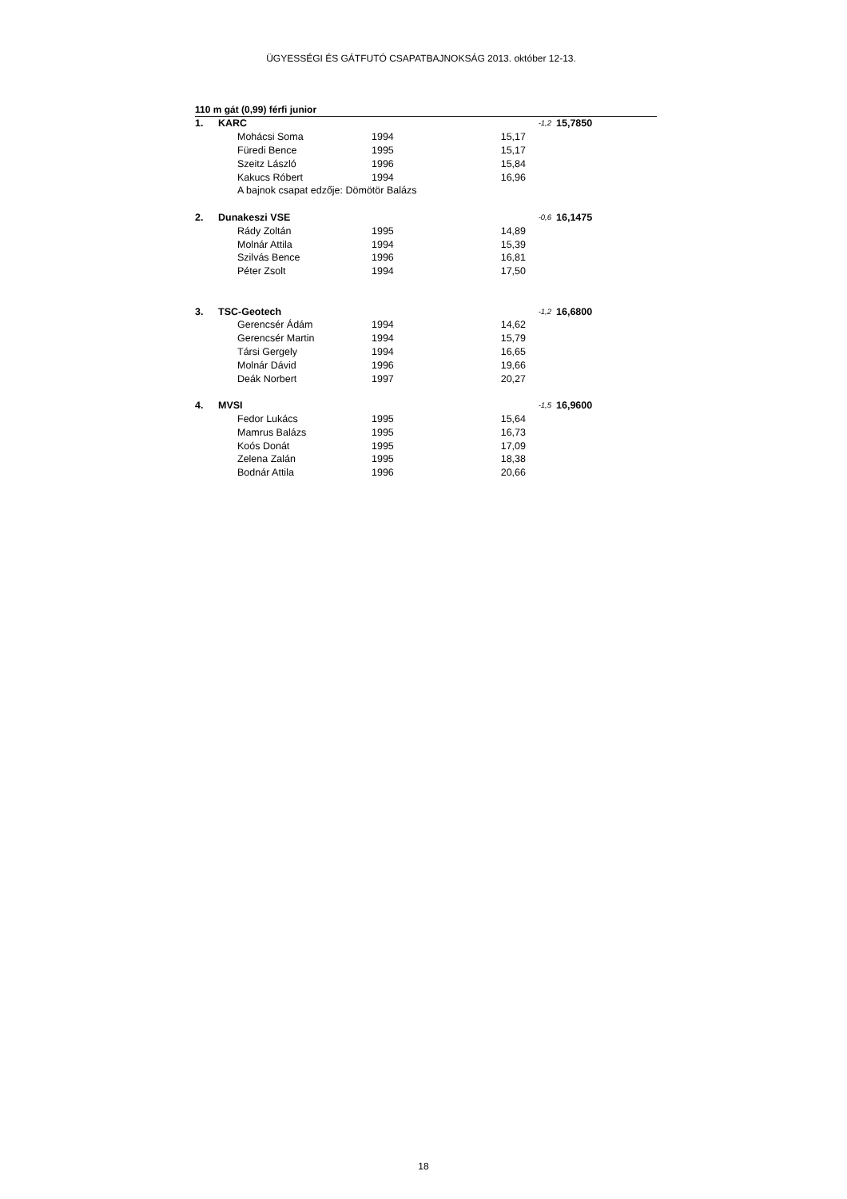ÜGYESSÉGI ÉS GÁTFUTÓ CSAPATBAJNOKSÁG 2013. október 12-13.
110 m gát (0,99) férfi junior
| 1. | KARC | | | | | -1,2 | 15,7850 |
| | | Mohácsi Soma | 1994 | | 15,17 | | |
| | | Füredi Bence | 1995 | | 15,17 | | |
| | | Szeitz László | 1996 | | 15,84 | | |
| | | Kakucs Róbert | 1994 | | 16,96 | | |
| | | A bajnok csapat edzője: Dömötör Balázs | | | | | |
| 2. | Dunakeszi VSE | | | | | -0,6 | 16,1475 |
| | | Rády Zoltán | 1995 | | 14,89 | | |
| | | Molnár Attila | 1994 | | 15,39 | | |
| | | Szilvás Bence | 1996 | | 16,81 | | |
| | | Péter Zsolt | 1994 | | 17,50 | | |
| 3. | TSC-Geotech | | | | | -1,2 | 16,6800 |
| | | Gerencsér Ádám | 1994 | | 14,62 | | |
| | | Gerencsér Martin | 1994 | | 15,79 | | |
| | | Társi Gergely | 1994 | | 16,65 | | |
| | | Molnár Dávid | 1996 | | 19,66 | | |
| | | Deák Norbert | 1997 | | 20,27 | | |
| 4. | MVSI | | | | | -1,5 | 16,9600 |
| | | Fedor Lukács | 1995 | | 15,64 | | |
| | | Mamrus Balázs | 1995 | | 16,73 | | |
| | | Koós Donát | 1995 | | 17,09 | | |
| | | Zelena Zalán | 1995 | | 18,38 | | |
| | | Bodnár Attila | 1996 | | 20,66 | | |
18